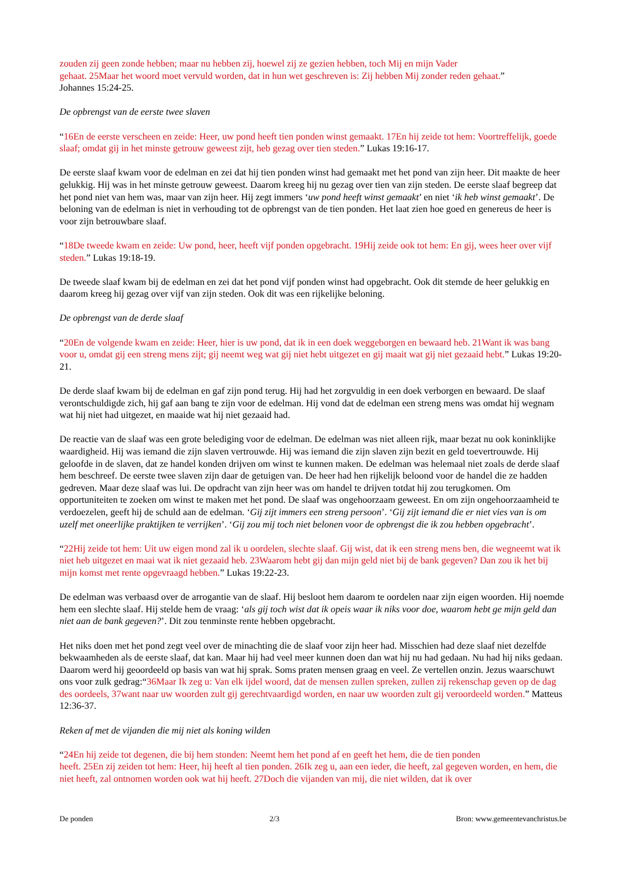zouden zij geen zonde hebben; maar nu hebben zij, hoewel zij ze gezien hebben, toch Mij en mijn Vader
gehaat. 25Maar het woord moet vervuld worden, dat in hun wet geschreven is: Zij hebben Mij zonder reden gehaat.”
Johannes 15:24-25.
De opbrengst van de eerste twee slaven
“16En de eerste verscheen en zeide: Heer, uw pond heeft tien ponden winst gemaakt. 17En hij zeide tot hem: Voortreffelijk, goede slaaf; omdat gij in het minste getrouw geweest zijt, heb gezag over tien steden.” Lukas 19:16-17.
De eerste slaaf kwam voor de edelman en zei dat hij tien ponden winst had gemaakt met het pond van zijn heer. Dit maakte de heer gelukkig. Hij was in het minste getrouw geweest. Daarom kreeg hij nu gezag over tien van zijn steden. De eerste slaaf begreep dat het pond niet van hem was, maar van zijn heer. Hij zegt immers ‘uw pond heeft winst gemaakt’ en niet ‘ik heb winst gemaakt’. De beloning van de edelman is niet in verhouding tot de opbrengst van de tien ponden. Het laat zien hoe goed en genereus de heer is voor zijn betrouwbare slaaf.
“18De tweede kwam en zeide: Uw pond, heer, heeft vijf ponden opgebracht. 19Hij zeide ook tot hem: En gij, wees heer over vijf steden.” Lukas 19:18-19.
De tweede slaaf kwam bij de edelman en zei dat het pond vijf ponden winst had opgebracht. Ook dit stemde de heer gelukkig en daarom kreeg hij gezag over vijf van zijn steden. Ook dit was een rijkelijke beloning.
De opbrengst van de derde slaaf
“20En de volgende kwam en zeide: Heer, hier is uw pond, dat ik in een doek weggeborgen en bewaard heb. 21Want ik was bang voor u, omdat gij een streng mens zijt; gij neemt weg wat gij niet hebt uitgezet en gij maait wat gij niet gezaaid hebt.” Lukas 19:20-21.
De derde slaaf kwam bij de edelman en gaf zijn pond terug. Hij had het zorgvuldig in een doek verborgen en bewaard. De slaaf verontschuldigde zich, hij gaf aan bang te zijn voor de edelman. Hij vond dat de edelman een streng mens was omdat hij wegnam wat hij niet had uitgezet, en maaide wat hij niet gezaaid had.
De reactie van de slaaf was een grote belediging voor de edelman. De edelman was niet alleen rijk, maar bezat nu ook koninklijke waardigheid. Hij was iemand die zijn slaven vertrouwde. Hij was iemand die zijn slaven zijn bezit en geld toevertrouwde. Hij geloofde in de slaven, dat ze handel konden drijven om winst te kunnen maken. De edelman was helemaal niet zoals de derde slaaf hem beschreef. De eerste twee slaven zijn daar de getuigen van. De heer had hen rijkelijk beloond voor de handel die ze hadden gedreven. Maar deze slaaf was lui. De opdracht van zijn heer was om handel te drijven totdat hij zou terugkomen. Om opportuniteiten te zoeken om winst te maken met het pond. De slaaf was ongehoorzaam geweest. En om zijn ongehoorzaamheid te verdoezelen, geeft hij de schuld aan de edelman. ‘Gij zijt immers een streng persoon’. ‘Gij zijt iemand die er niet vies van is om uzelf met oneerlijke praktijken te verrijken’. ‘Gij zou mij toch niet belonen voor de opbrengst die ik zou hebben opgebracht’.
“22Hij zeide tot hem: Uit uw eigen mond zal ik u oordelen, slechte slaaf. Gij wist, dat ik een streng mens ben, die wegneemt wat ik niet heb uitgezet en maai wat ik niet gezaaid heb. 23Waarom hebt gij dan mijn geld niet bij de bank gegeven? Dan zou ik het bij mijn komst met rente opgevraagd hebben.” Lukas 19:22-23.
De edelman was verbaasd over de arrogantie van de slaaf. Hij besloot hem daarom te oordelen naar zijn eigen woorden. Hij noemde hem een slechte slaaf. Hij stelde hem de vraag: ‘als gij toch wist dat ik opeis waar ik niks voor doe, waarom hebt ge mijn geld dan niet aan de bank gegeven?’. Dit zou tenminste rente hebben opgebracht.
Het niks doen met het pond zegt veel over de minachting die de slaaf voor zijn heer had. Misschien had deze slaaf niet dezelfde bekwaamheden als de eerste slaaf, dat kan. Maar hij had veel meer kunnen doen dan wat hij nu had gedaan. Nu had hij niks gedaan. Daarom werd hij geoordeeld op basis van wat hij sprak. Soms praten mensen graag en veel. Ze vertellen onzin. Jezus waarschuwt ons voor zulk gedrag:“36Maar Ik zeg u: Van elk ijdel woord, dat de mensen zullen spreken, zullen zij rekenschap geven op de dag des oordeels, 37want naar uw woorden zult gij gerechtvaardigd worden, en naar uw woorden zult gij veroordeeld worden.” Matteus 12:36-37.
Reken af met de vijanden die mij niet als koning wilden
“24En hij zeide tot degenen, die bij hem stonden: Neemt hem het pond af en geeft het hem, die de tien ponden
heeft. 25En zij zeiden tot hem: Heer, hij heeft al tien ponden. 26Ik zeg u, aan een ieder, die heeft, zal gegeven worden, en hem, die niet heeft, zal ontnomen worden ook wat hij heeft. 27Doch die vijanden van mij, die niet wilden, dat ik over
De ponden 2/3 Bron: www.gemeentevanchristus.be